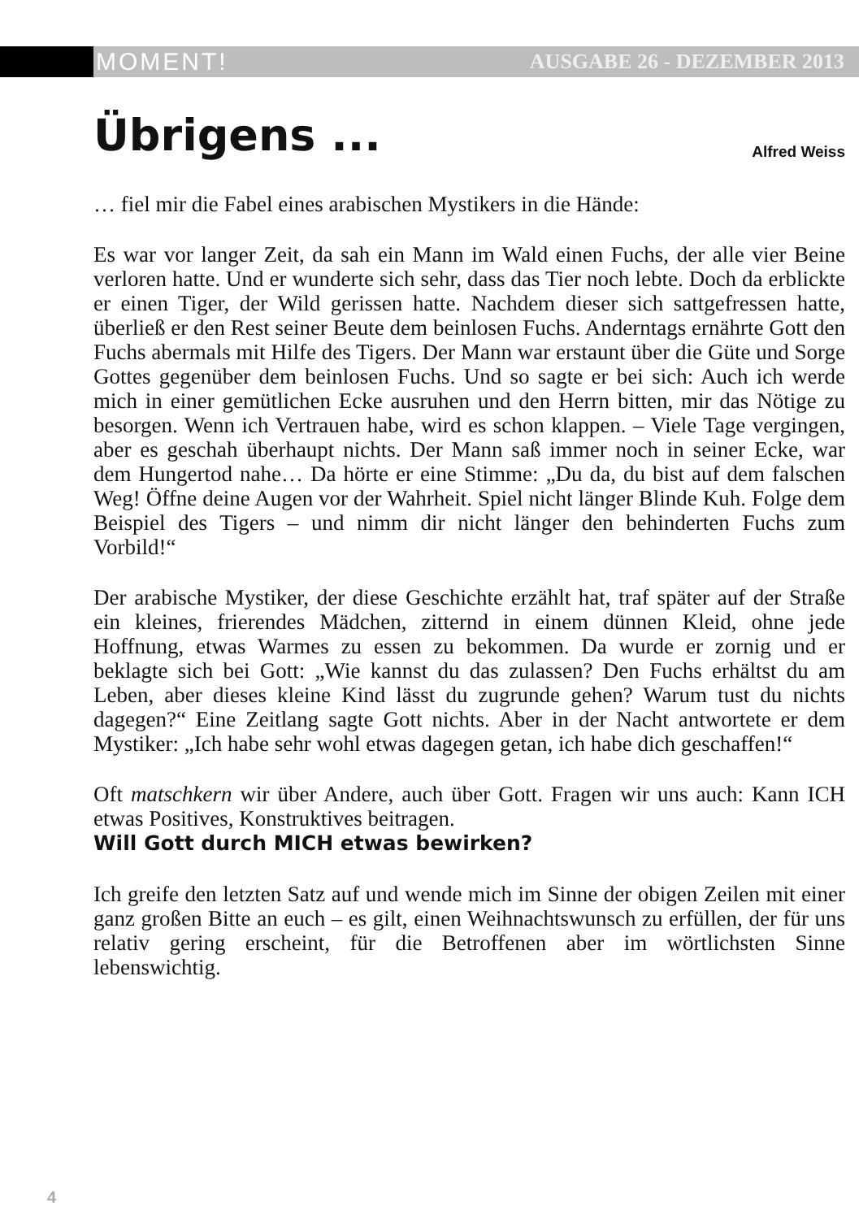MOMENT! AUSGABE 26 - DEZEMBER 2013
Übrigens ...
Alfred Weiss
… fiel mir die Fabel eines arabischen Mystikers in die Hände:
Es war vor langer Zeit, da sah ein Mann im Wald einen Fuchs, der alle vier Beine verloren hatte. Und er wunderte sich sehr, dass das Tier noch lebte. Doch da erblickte er einen Tiger, der Wild gerissen hatte. Nachdem dieser sich sattgefressen hatte, überließ er den Rest seiner Beute dem beinlosen Fuchs. Anderntags ernährte Gott den Fuchs abermals mit Hilfe des Tigers. Der Mann war erstaunt über die Güte und Sorge Gottes gegenüber dem beinlosen Fuchs. Und so sagte er bei sich: Auch ich werde mich in einer gemütlichen Ecke ausruhen und den Herrn bitten, mir das Nötige zu besorgen. Wenn ich Vertrauen habe, wird es schon klappen. – Viele Tage vergingen, aber es geschah überhaupt nichts. Der Mann saß immer noch in seiner Ecke, war dem Hungertod nahe… Da hörte er eine Stimme: „Du da, du bist auf dem falschen Weg! Öffne deine Augen vor der Wahrheit. Spiel nicht länger Blinde Kuh. Folge dem Beispiel des Tigers – und nimm dir nicht länger den behinderten Fuchs zum Vorbild!“
Der arabische Mystiker, der diese Geschichte erzählt hat, traf später auf der Straße ein kleines, frierendes Mädchen, zitternd in einem dünnen Kleid, ohne jede Hoffnung, etwas Warmes zu essen zu bekommen. Da wurde er zornig und er beklagte sich bei Gott: „Wie kannst du das zulassen? Den Fuchs erhältst du am Leben, aber dieses kleine Kind lässt du zugrunde gehen? Warum tust du nichts dagegen?“ Eine Zeitlang sagte Gott nichts. Aber in der Nacht antwortete er dem Mystiker: „Ich habe sehr wohl etwas dagegen getan, ich habe dich geschaffen!“
Oft matschkern wir über Andere, auch über Gott. Fragen wir uns auch: Kann ICH etwas Positives, Konstruktives beitragen.
Will Gott durch MICH etwas bewirken?
Ich greife den letzten Satz auf und wende mich im Sinne der obigen Zeilen mit einer ganz großen Bitte an euch – es gilt, einen Weihnachtswunsch zu erfüllen, der für uns relativ gering erscheint, für die Betroffenen aber im wörtlichsten Sinne lebenswichtig.
4